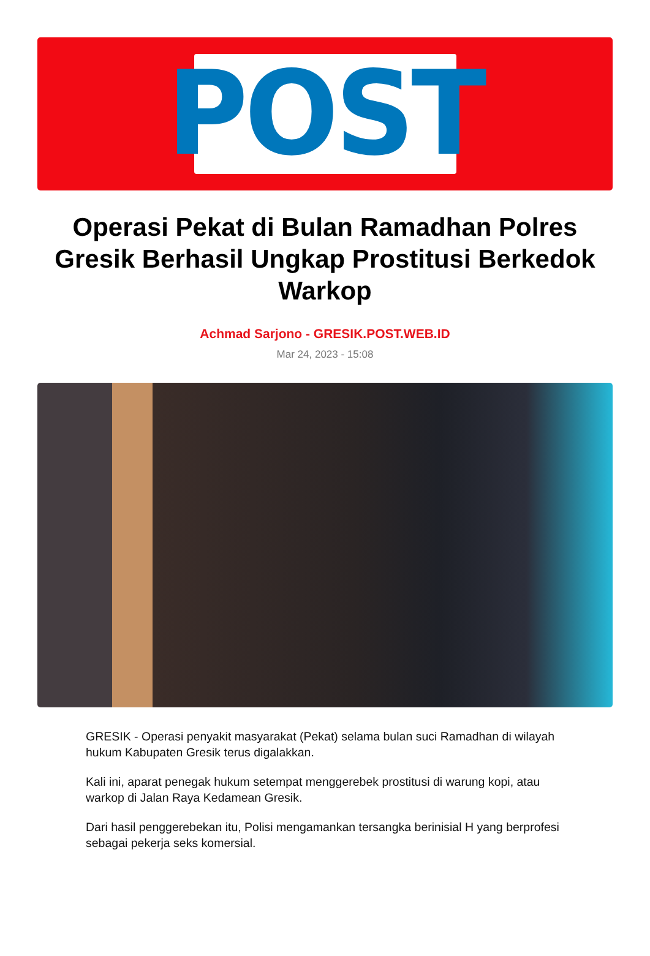POST
Operasi Pekat di Bulan Ramadhan Polres Gresik Berhasil Ungkap Prostitusi Berkedok Warkop
Achmad Sarjono - GRESIK.POST.WEB.ID
Mar 24, 2023 - 15:08
GRESIK - Operasi penyakit masyarakat (Pekat) selama bulan suci Ramadhan di wilayah hukum Kabupaten Gresik terus digalakkan.
Kali ini, aparat penegak hukum setempat menggerebek prostitusi di warung kopi, atau warkop di Jalan Raya Kedamean Gresik.
Dari hasil penggerebekan itu, Polisi mengamankan tersangka berinisial H yang berprofesi sebagai pekerja seks komersial.